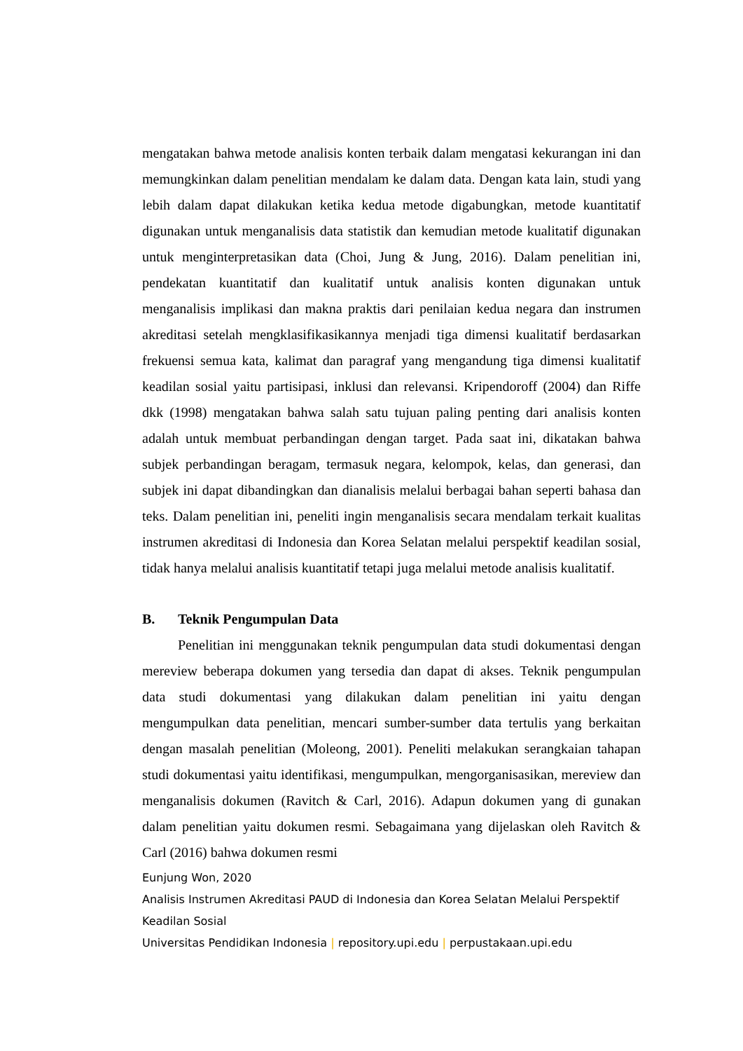mengatakan bahwa metode analisis konten terbaik dalam mengatasi kekurangan ini dan memungkinkan dalam penelitian mendalam ke dalam data. Dengan kata lain, studi yang lebih dalam dapat dilakukan ketika kedua metode digabungkan, metode kuantitatif digunakan untuk menganalisis data statistik dan kemudian metode kualitatif digunakan untuk menginterpretasikan data (Choi, Jung & Jung, 2016). Dalam penelitian ini, pendekatan kuantitatif dan kualitatif untuk analisis konten digunakan untuk menganalisis implikasi dan makna praktis dari penilaian kedua negara dan instrumen akreditasi setelah mengklasifikasikannya menjadi tiga dimensi kualitatif berdasarkan frekuensi semua kata, kalimat dan paragraf yang mengandung tiga dimensi kualitatif keadilan sosial yaitu partisipasi, inklusi dan relevansi. Kripendoroff (2004) dan Riffe dkk (1998) mengatakan bahwa salah satu tujuan paling penting dari analisis konten adalah untuk membuat perbandingan dengan target. Pada saat ini, dikatakan bahwa subjek perbandingan beragam, termasuk negara, kelompok, kelas, dan generasi, dan subjek ini dapat dibandingkan dan dianalisis melalui berbagai bahan seperti bahasa dan teks. Dalam penelitian ini, peneliti ingin menganalisis secara mendalam terkait kualitas instrumen akreditasi di Indonesia dan Korea Selatan melalui perspektif keadilan sosial, tidak hanya melalui analisis kuantitatif tetapi juga melalui metode analisis kualitatif.
B. Teknik Pengumpulan Data
Penelitian ini menggunakan teknik pengumpulan data studi dokumentasi dengan mereview beberapa dokumen yang tersedia dan dapat di akses. Teknik pengumpulan data studi dokumentasi yang dilakukan dalam penelitian ini yaitu dengan mengumpulkan data penelitian, mencari sumber-sumber data tertulis yang berkaitan dengan masalah penelitian (Moleong, 2001). Peneliti melakukan serangkaian tahapan studi dokumentasi yaitu identifikasi, mengumpulkan, mengorganisasikan, mereview dan menganalisis dokumen (Ravitch & Carl, 2016). Adapun dokumen yang di gunakan dalam penelitian yaitu dokumen resmi. Sebagaimana yang dijelaskan oleh Ravitch & Carl (2016) bahwa dokumen resmi
Eunjung Won, 2020
Analisis Instrumen Akreditasi PAUD di Indonesia dan Korea Selatan Melalui Perspektif Keadilan Sosial
Universitas Pendidikan Indonesia | repository.upi.edu | perpustakaan.upi.edu